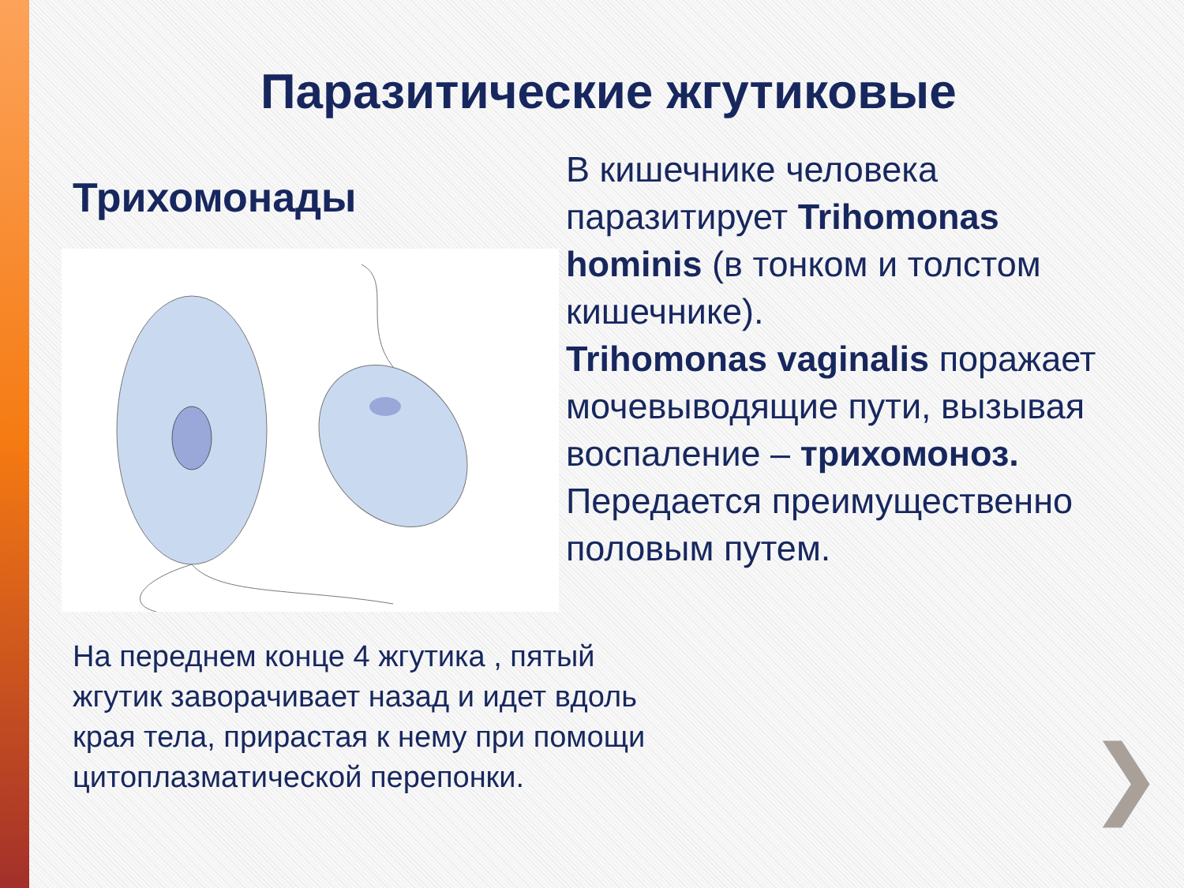Паразитические жгутиковые
Трихомонады
В кишечнике человека паразитирует Trihomonas hominis (в тонком и толстом кишечнике).
Trihomonas vaginalis поражает мочевыводящие пути, вызывая воспаление – трихомоноз. Передается преимущественно половым путем.
На переднем конце 4 жгутика , пятый жгутик заворачивает назад и идет вдоль края тела, прирастая к нему при помощи цитоплазматической перепонки.
❯